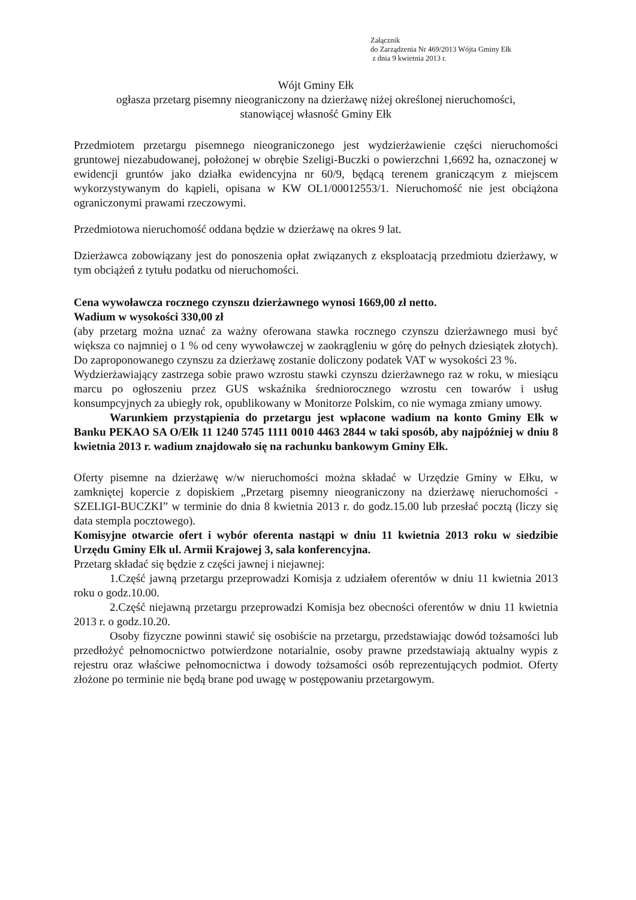Załącznik
do Zarządzenia Nr 469/2013 Wójta Gminy Ełk
z dnia 9 kwietnia 2013 r.
Wójt Gminy Ełk
ogłasza przetarg pisemny nieograniczony na dzierżawę niżej określonej nieruchomości,
stanowiącej własność Gminy Ełk
Przedmiotem przetargu pisemnego nieograniczonego jest wydzierżawienie części nieruchomości gruntowej niezabudowanej, położonej w obrębie Szeligi-Buczki o powierzchni 1,6692 ha, oznaczonej w ewidencji gruntów jako działka ewidencyjna nr 60/9, będącą terenem graniczącym z miejscem wykorzystywanym do kąpieli, opisana w KW OL1/00012553/1. Nieruchomość nie jest obciążona ograniczonymi prawami rzeczowymi.
Przedmiotowa nieruchomość oddana będzie w dzierżawę na okres 9 lat.
Dzierżawca zobowiązany jest do ponoszenia opłat związanych z eksploatacją przedmiotu dzierżawy, w tym obciążeń z tytułu podatku od nieruchomości.
Cena wywoławcza rocznego czynszu dzierżawnego wynosi 1669,00 zł netto.
Wadium w wysokości 330,00 zł
(aby przetarg można uznać za ważny oferowana stawka rocznego czynszu dzierżawnego musi być większa co najmniej o 1 % od ceny wywoławczej w zaokrągleniu w górę do pełnych dziesiątek złotych). Do zaproponowanego czynszu za dzierżawę zostanie doliczony podatek VAT w wysokości 23 %.
Wydzierżawiający zastrzega sobie prawo wzrostu stawki czynszu dzierżawnego raz w roku, w miesiącu marcu po ogłoszeniu przez GUS wskaźnika średniorocznego wzrostu cen towarów i usług konsumpcyjnych za ubiegły rok, opublikowany w Monitorze Polskim, co nie wymaga zmiany umowy.
Warunkiem przystąpienia do przetargu jest wpłacone wadium na konto Gminy Ełk w Banku PEKAO SA O/Ełk 11 1240 5745 1111 0010 4463 2844 w taki sposób, aby najpóźniej w dniu 8 kwietnia 2013 r. wadium znajdowało się na rachunku bankowym Gminy Ełk.
Oferty pisemne na dzierżawę w/w nieruchomości można składać w Urzędzie Gminy w Ełku, w zamkniętej kopercie z dopiskiem „Przetarg pisemny nieograniczony na dzierżawę nieruchomości - SZELIGI-BUCZKI” w terminie do dnia 8 kwietnia 2013 r. do godz.15.00 lub przesłać pocztą (liczy się data stempla pocztowego).
Komisyjne otwarcie ofert i wybór oferenta nastąpi w dniu 11 kwietnia 2013 roku w siedzibie Urzędu Gminy Ełk ul. Armii Krajowej 3, sala konferencyjna.
Przetarg składać się będzie z części jawnej i niejawnej:
1.Część jawną przetargu przeprowadzi Komisja z udziałem oferentów w dniu 11 kwietnia 2013 roku o godz.10.00.
2.Część niejawną przetargu przeprowadzi Komisja bez obecności oferentów w dniu 11 kwietnia 2013 r. o godz.10.20.
Osoby fizyczne powinni stawić się osobiście na przetargu, przedstawiając dowód tożsamości lub przedłożyć pełnomocnictwo potwierdzone notarialnie, osoby prawne przedstawiają aktualny wypis z rejestru oraz właściwe pełnomocnictwa i dowody tożsamości osób reprezentujących podmiot. Oferty złożone po terminie nie będą brane pod uwagę w postępowaniu przetargowym.